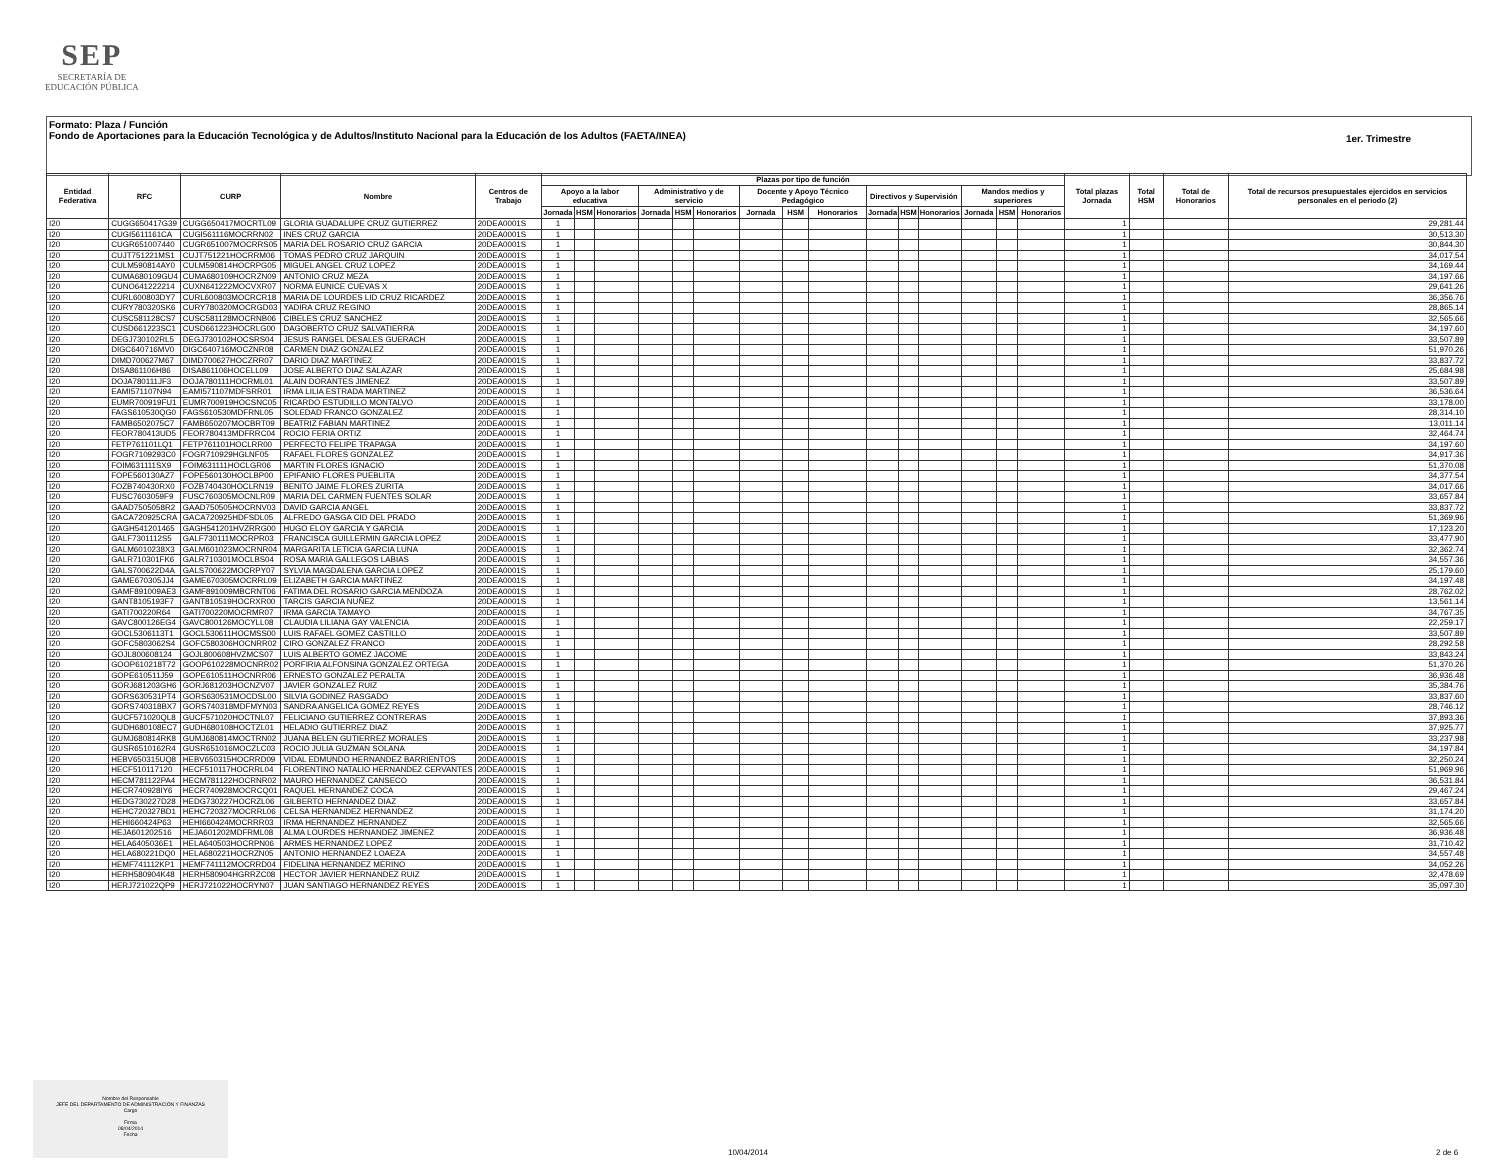SEP
SECRETARÍA DE
EDUCACIÓN PÚBLICA
Formato: Plaza / Función
Fondo de Aportaciones para la Educación Tecnológica y de Adultos/Instituto Nacional para la Educación de los Adultos (FAETA/INEA)
1er. Trimestre
| Entidad Federativa | RFC | CURP | Nombre | Centros de Trabajo | Plazas por tipo de función | | | | | | | | | | | | | | | Total plazas Jornada | Total HSM | Total de Honorarios | Total de recursos presupuestales ejercidos en servicios personales en el periodo (2) |
| --- | --- | --- | --- | --- | --- | --- | --- | --- | --- | --- | --- | --- | --- | --- | --- | --- | --- | --- | --- | --- | --- | --- | --- |
| | | | | | Apoyo a la labor educativa | | | Administrativo y de servicio | | | Docente y Apoyo Técnico Pedagógico | | | Directivos y Supervisión | | | Mandos medios y superiores | | | | | | |
| | | | | | Jornada | HSM | Honorarios | Jornada | HSM | Honorarios | Jornada | HSM | Honorarios | Jornada | HSM | Honorarios | Jornada | HSM | Honorarios | | | | |
| I20 | CUGG650417G39 | CUGG650417MOCRTL09 | GLORIA GUADALUPE CRUZ GUTIERREZ | 20DEA0001S | 1 | | | | | | | | | | | | | | | 1 | | | 29,281.44 |
| I20 | CUGI5611161CA | CUGI561116MOCRRN02 | INES CRUZ GARCIA | 20DEA0001S | 1 | | | | | | | | | | | | | | | 1 | | | 30,513.30 |
| I20 | CUGR651007440 | CUGR651007MOCRRS05 | MARIA DEL ROSARIO CRUZ GARCIA | 20DEA0001S | 1 | | | | | | | | | | | | | | | 1 | | | 30,844.30 |
| I20 | CUJT751221MS1 | CUJT751221HOCRRM06 | TOMAS PEDRO CRUZ JARQUIN | 20DEA0001S | 1 | | | | | | | | | | | | | | | 1 | | | 34,017.54 |
| I20 | CULM590814AY0 | CULM590814HOCRPG05 | MIGUEL ANGEL CRUZ LOPEZ | 20DEA0001S | 1 | | | | | | | | | | | | | | | 1 | | | 34,169.44 |
| I20 | CUMA680109GU4 | CUMA680109HOCRZN09 | ANTONIO CRUZ MEZA | 20DEA0001S | 1 | | | | | | | | | | | | | | | 1 | | | 34,197.66 |
| I20 | CUNO641222214 | CUXN641222MOCVXR07 | NORMA EUNICE CUEVAS X | 20DEA0001S | 1 | | | | | | | | | | | | | | | 1 | | | 29,641.26 |
| I20 | CURL600803DY7 | CURL600803MOCRCR18 | MARIA DE LOURDES LID CRUZ RICARDEZ | 20DEA0001S | 1 | | | | | | | | | | | | | | | 1 | | | 36,356.76 |
| I20 | CURY780320SK6 | CURY780320MOCRGD03 | YADIRA CRUZ REGINO | 20DEA0001S | 1 | | | | | | | | | | | | | | | 1 | | | 28,865.14 |
| I20 | CUSC581128CS7 | CUSC581128MOCRNB06 | CIBELES CRUZ SANCHEZ | 20DEA0001S | 1 | | | | | | | | | | | | | | | 1 | | | 32,565.66 |
| I20 | CUSD661223SC1 | CUSD661223HOCRLG00 | DAGOBERTO CRUZ SALVATIERRA | 20DEA0001S | 1 | | | | | | | | | | | | | | | 1 | | | 34,197.60 |
| I20 | DEGJ730102RL5 | DEGJ730102HOCSRS04 | JESUS RANGEL DESALES GUERACH | 20DEA0001S | 1 | | | | | | | | | | | | | | | 1 | | | 33,507.89 |
| I20 | DIGC640716MV0 | DIGC640716MOCZNR08 | CARMEN DIAZ GONZALEZ | 20DEA0001S | 1 | | | | | | | | | | | | | | | 1 | | | 51,970.26 |
| I20 | DIMD700627M67 | DIMD700627HOCZRR07 | DARIO DIAZ MARTINEZ | 20DEA0001S | 1 | | | | | | | | | | | | | | | 1 | | | 33,837.72 |
| I20 | DISA861106H86 | DISA861106HOCELL09 | JOSE ALBERTO DIAZ SALAZAR | 20DEA0001S | 1 | | | | | | | | | | | | | | | 1 | | | 25,684.98 |
| I20 | DOJA780111JF3 | DOJA780111HOCRML01 | ALAIN DORANTES JIMENEZ | 20DEA0001S | 1 | | | | | | | | | | | | | | | 1 | | | 33,507.89 |
| I20 | EAMI571107N94 | EAMI571107MDFSRR01 | IRMA LILIA ESTRADA MARTINEZ | 20DEA0001S | 1 | | | | | | | | | | | | | | | 1 | | | 36,536.64 |
| I20 | EUMR700919FU1 | EUMR700919HOCSNC05 | RICARDO ESTUDILLO MONTALVO | 20DEA0001S | 1 | | | | | | | | | | | | | | | 1 | | | 33,178.00 |
| I20 | FAGS610530QG0 | FAGS610530MDFRNL05 | SOLEDAD FRANCO GONZALEZ | 20DEA0001S | 1 | | | | | | | | | | | | | | | 1 | | | 28,314.10 |
| I20 | FAMB6502075C7 | FAMB650207MOCBRT09 | BEATRIZ FABIAN MARTINEZ | 20DEA0001S | 1 | | | | | | | | | | | | | | | 1 | | | 13,011.14 |
| I20 | FEOR780413UD5 | FEOR780413MDFRRC04 | ROCIO FERIA ORTIZ | 20DEA0001S | 1 | | | | | | | | | | | | | | | 1 | | | 32,464.74 |
| I20 | FETP761101LQ1 | FETP761101HOCLRR00 | PERFECTO FELIPE TRAPAGA | 20DEA0001S | 1 | | | | | | | | | | | | | | | 1 | | | 34,197.60 |
| I20 | FOGR7109293C0 | FOGR710929HGLNF05 | RAFAEL FLORES GONZALEZ | 20DEA0001S | 1 | | | | | | | | | | | | | | | 1 | | | 34,917.36 |
| I20 | FOIM631111SX9 | FOIM631111HOCLGR06 | MARTIN FLORES IGNACIO | 20DEA0001S | 1 | | | | | | | | | | | | | | | 1 | | | 51,370.08 |
| I20 | FOPE560130AZ7 | FOPE560130HOCLBP00 | EPIFANIO FLORES PUEBLITA | 20DEA0001S | 1 | | | | | | | | | | | | | | | 1 | | | 34,377.54 |
| I20 | FOZB740430RX0 | FOZB740430HOCLRN19 | BENITO JAIME FLORES ZURITA | 20DEA0001S | 1 | | | | | | | | | | | | | | | 1 | | | 34,017.66 |
| I20 | FUSC7603059F9 | FUSC760305MOCNLR09 | MARIA DEL CARMEN FUENTES SOLAR | 20DEA0001S | 1 | | | | | | | | | | | | | | | 1 | | | 33,657.84 |
| I20 | GAAD7505058R2 | GAAD750505HOCRNV03 | DAVID GARCIA ANGEL | 20DEA0001S | 1 | | | | | | | | | | | | | | | 1 | | | 33,837.72 |
| I20 | GACA720925CRA | GACA720925HDFSDL05 | ALFREDO GASGA CID DEL PRADO | 20DEA0001S | 1 | | | | | | | | | | | | | | | 1 | | | 51,369.96 |
| I20 | GAGH541201465 | GAGH541201HVZRRG00 | HUGO ELOY GARCIA Y GARCIA | 20DEA0001S | 1 | | | | | | | | | | | | | | | 1 | | | 17,123.20 |
| I20 | GALF7301112S5 | GALF730111MOCRPR03 | FRANCISCA GUILLERMIN GARCIA LOPEZ | 20DEA0001S | 1 | | | | | | | | | | | | | | | 1 | | | 33,477.90 |
| I20 | GALM6010238X3 | GALM601023MOCRNR04 | MARGARITA LETICIA GARCIA LUNA | 20DEA0001S | 1 | | | | | | | | | | | | | | | 1 | | | 32,362.74 |
| I20 | GALR710301FK6 | GALR710301MOCLBS04 | ROSA MARIA GALLEGOS LABIAS | 20DEA0001S | 1 | | | | | | | | | | | | | | | 1 | | | 34,557.36 |
| I20 | GALS700622D4A | GALS700622MOCRPY07 | SYLVIA MAGDALENA GARCIA LOPEZ | 20DEA0001S | 1 | | | | | | | | | | | | | | | 1 | | | 25,179.60 |
| I20 | GAME670305JJ4 | GAME670305MOCRRL09 | ELIZABETH GARCIA MARTINEZ | 20DEA0001S | 1 | | | | | | | | | | | | | | | 1 | | | 34,197.48 |
| I20 | GAMF891009AE3 | GAMF891009MBCRNT06 | FATIMA DEL ROSARIO GARCIA MENDOZA | 20DEA0001S | 1 | | | | | | | | | | | | | | | 1 | | | 28,762.02 |
| I20 | GANT8105193F7 | GANT810519HOCRXR00 | TARCIS GARCIA NUÑEZ | 20DEA0001S | 1 | | | | | | | | | | | | | | | 1 | | | 13,561.14 |
| I20 | GATI700220R64 | GATI700220MOCRMR07 | IRMA GARCIA TAMAYO | 20DEA0001S | 1 | | | | | | | | | | | | | | | 1 | | | 34,767.35 |
| I20 | GAVC800126EG4 | GAVC800126MOCYLL08 | CLAUDIA LILIANA GAY VALENCIA | 20DEA0001S | 1 | | | | | | | | | | | | | | | 1 | | | 22,259.17 |
| I20 | GOCL5306113T1 | GOCL530611HOCMSS00 | LUIS RAFAEL GOMEZ CASTILLO | 20DEA0001S | 1 | | | | | | | | | | | | | | | 1 | | | 33,507.89 |
| I20 | GOFC5803062S4 | GOFC580306HOCNRR02 | CIRO GONZALEZ FRANCO | 20DEA0001S | 1 | | | | | | | | | | | | | | | 1 | | | 28,292.58 |
| I20 | GOJL800608124 | GOJL800608HVZMCS07 | LUIS ALBERTO GOMEZ JACOME | 20DEA0001S | 1 | | | | | | | | | | | | | | | 1 | | | 33,843.24 |
| I20 | GOOP610218T72 | GOOP610228MOCNRR02 | PORFIRIA ALFONSINA GONZALEZ ORTEGA | 20DEA0001S | 1 | | | | | | | | | | | | | | | 1 | | | 51,370.26 |
| I20 | GOPE610511J59 | GOPE610511HOCNRR06 | ERNESTO GONZALEZ PERALTA | 20DEA0001S | 1 | | | | | | | | | | | | | | | 1 | | | 36,936.48 |
| I20 | GORJ681203GH6 | GORJ681203HOCNZV07 | JAVIER GONZALEZ RUIZ | 20DEA0001S | 1 | | | | | | | | | | | | | | | 1 | | | 35,384.76 |
| I20 | GORS630531PT4 | GORS630531MOCDSL00 | SILVIA GODINEZ RASGADO | 20DEA0001S | 1 | | | | | | | | | | | | | | | 1 | | | 33,837.60 |
| I20 | GORS740318BX7 | GORS740318MDFMYN03 | SANDRA ANGELICA GOMEZ REYES | 20DEA0001S | 1 | | | | | | | | | | | | | | | 1 | | | 28,746.12 |
| I20 | GUCF571020QL8 | GUCF571020HOCTNL07 | FELICIANO GUTIERREZ CONTRERAS | 20DEA0001S | 1 | | | | | | | | | | | | | | | 1 | | | 37,893.36 |
| I20 | GUDH680108EC7 | GUDH680108HOCTZL01 | HELADIO GUTIERREZ DIAZ | 20DEA0001S | 1 | | | | | | | | | | | | | | | 1 | | | 37,925.77 |
| I20 | GUMJ680814RK8 | GUMJ680814MOCTRN02 | JUANA BELEN GUTIERREZ MORALES | 20DEA0001S | 1 | | | | | | | | | | | | | | | 1 | | | 33,237.98 |
| I20 | GUSR6510162R4 | GUSR651016MOCZLC03 | ROCIO JULIA GUZMAN SOLANA | 20DEA0001S | 1 | | | | | | | | | | | | | | | 1 | | | 34,197.84 |
| I20 | HEBV650315UQ8 | HEBV650315HOCRRD09 | VIDAL EDMUNDO HERNANDEZ BARRIENTOS | 20DEA0001S | 1 | | | | | | | | | | | | | | | 1 | | | 32,250.24 |
| I20 | HECF510117120 | HECF510117HOCRRL04 | FLORENTINO NATALIO HERNANDEZ CERVANTES | 20DEA0001S | 1 | | | | | | | | | | | | | | | 1 | | | 51,969.96 |
| I20 | HECM781122PA4 | HECM781122HOCRNR02 | MAURO HERNANDEZ CANSECO | 20DEA0001S | 1 | | | | | | | | | | | | | | | 1 | | | 36,531.84 |
| I20 | HECR740928IY6 | HECR740928MOCRCQ01 | RAQUEL HERNANDEZ COCA | 20DEA0001S | 1 | | | | | | | | | | | | | | | 1 | | | 29,467.24 |
| I20 | HEDG730227D28 | HEDG730227HOCRZL06 | GILBERTO HERNANDEZ DIAZ | 20DEA0001S | 1 | | | | | | | | | | | | | | | 1 | | | 33,657.84 |
| I20 | HEHC720327BD1 | HEHC720327MOCRRL06 | CELSA HERNANDEZ HERNANDEZ | 20DEA0001S | 1 | | | | | | | | | | | | | | | 1 | | | 31,174.20 |
| I20 | HEHI660424P63 | HEHI660424MOCRRR03 | IRMA HERNANDEZ HERNANDEZ | 20DEA0001S | 1 | | | | | | | | | | | | | | | 1 | | | 32,565.66 |
| I20 | HEJA601202516 | HEJA601202MDFRML08 | ALMA LOURDES HERNANDEZ JIMENEZ | 20DEA0001S | 1 | | | | | | | | | | | | | | | 1 | | | 36,936.48 |
| I20 | HELA6405036E1 | HELA640503HOCRPN06 | ARMES HERNANDEZ LOPEZ | 20DEA0001S | 1 | | | | | | | | | | | | | | | 1 | | | 31,710.42 |
| I20 | HELA680221DQ0 | HELA680221HOCRZN05 | ANTONIO HERNANDEZ LOAEZA | 20DEA0001S | 1 | | | | | | | | | | | | | | | 1 | | | 34,557.48 |
| I20 | HEMF741112KP1 | HEMF741112MOCRRD04 | FIDELINA HERNANDEZ MERINO | 20DEA0001S | 1 | | | | | | | | | | | | | | | 1 | | | 34,052.26 |
| I20 | HERH580904K48 | HERH580904HGRRZC08 | HECTOR JAVIER HERNANDEZ RUIZ | 20DEA0001S | 1 | | | | | | | | | | | | | | | 1 | | | 32,478.69 |
| I20 | HERJ721022QP9 | HERJ721022HOCRYN07 | JUAN SANTIAGO HERNANDEZ REYES | 20DEA0001S | 1 | | | | | | | | | | | | | | | 1 | | | 35,097.30 |
Nombre del Responsable
JEFE DEL DEPARTAMENTO DE ADMINISTRACIÓN Y FINANZAS
Cargo
Firma
08/04/2014
Fecha
10/04/2014 2 de 6